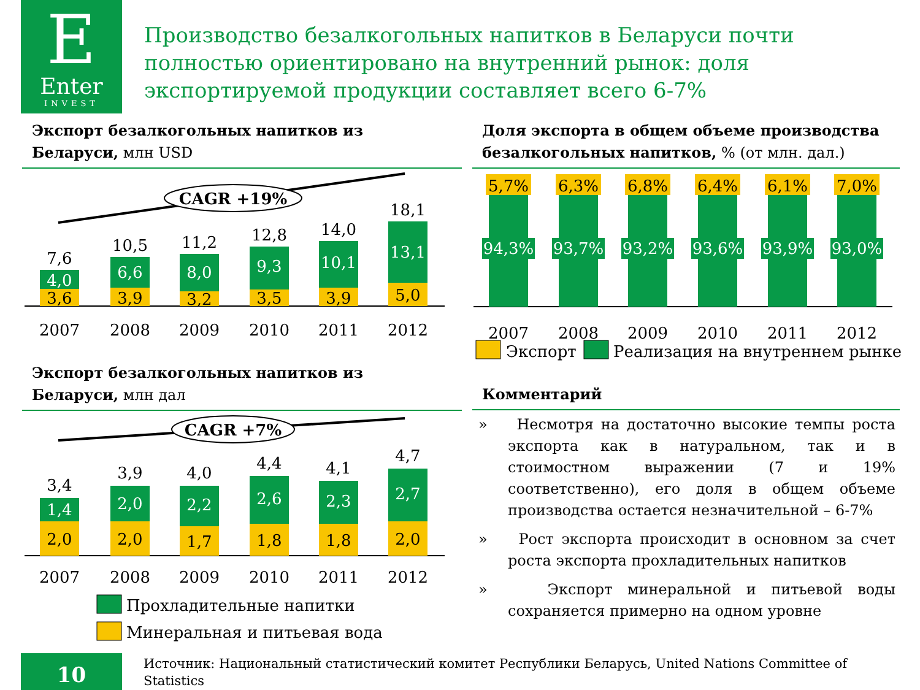E
Enter
INVEST
Производство безалкогольных напитков в Беларуси почти полностью ориентировано на внутренний рынок: доля экспортируемой продукции составляет всего 6-7%
Экспорт безалкогольных напитков из Беларуси, млн USD
Доля экспорта в общем объеме производства безалкогольных напитков, % (от млн. дал.)
CAGR +19%
3,6
4,0
7,6
2007
3,9
6,6
10,5
2008
3,2
8,0
11,2
2009
3,5
9,3
12,8
2010
3,9
10,1
14,0
2011
5,0
13,1
18,1
2012
5,7%
94,3%
2007
6,3%
93,7%
2008
6,8%
93,2%
2009
6,4%
93,6%
2010
6,1%
93,9%
2011
7,0%
93,0%
2012
Экспорт
Реализация на внутреннем рынке
Экспорт безалкогольных напитков из Беларуси, млн дал
Комментарий
CAGR +7%
2,0
1,4
3,4
2007
2,0
2,0
3,9
2008
1,7
2,2
4,0
2009
1,8
2,6
4,4
2010
1,8
2,3
4,1
2011
2,0
2,7
4,7
2012
Прохладительные напитки
Минеральная и питьевая вода
» Несмотря на достаточно высокие темпы роста экспорта как в натуральном, так и в стоимостном выражении (7 и 19% соответственно), его доля в общем объеме производства остается незначительной – 6-7%
» Рост экспорта происходит в основном за счет роста экспорта прохладительных напитков
» Экспорт минеральной и питьевой воды сохраняется примерно на одном уровне
10
Источник: Национальный статистический комитет Республики Беларусь, United Nations Committee of Statistics